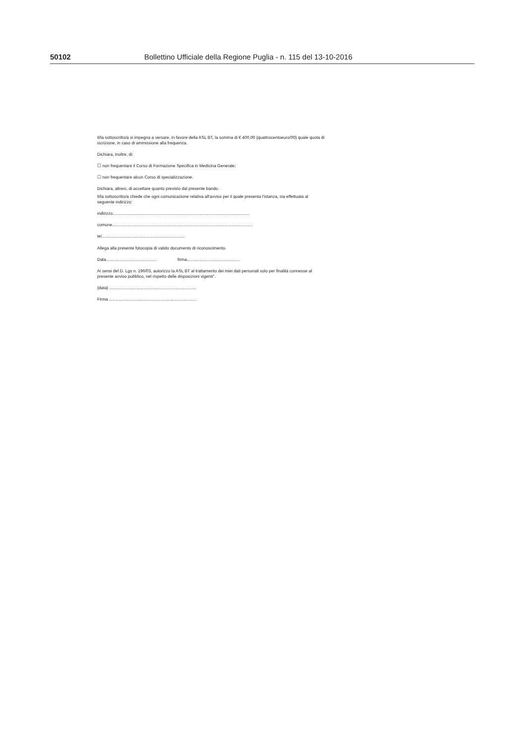50102 Bollettino Ufficiale della Regione Puglia - n. 115 del 13-10-2016
Il/la sottoscritto/a si impegna a versare, in favore della ASL BT, la somma di € 400,00 (quattrocentoeuro/00) quale quota di iscrizione, in caso di ammissione alla frequenza.
Dichiara, inoltre, di:
☐ non frequentare il Corso di Formazione Specifica in Medicina Generale;
☐ non frequentare alcun Corso di specializzazione.
Dichiara, altresì, di accettare quanto previsto dal presente bando.
Il/la sottoscritto/a chiede che ogni comunicazione relativa all'avviso per il quale presenta l'istanza, sia effettuata al seguente indirizzo:
indirizzo.....................................................................................................................
comune........................................................................................................................
tel.......................................................................
Allega alla presente fotocopia di valido documento di riconoscimento.
Data........................................... firma.............................................
Ai sensi del D. Lgs n. 196/03, autorizzo la ASL BT al trattamento dei miei dati personali solo per finalità connesse al presente avviso pubblico, nel rispetto delle disposizioni vigenti".
(data) ..........................................................................
Firma ..........................................................................